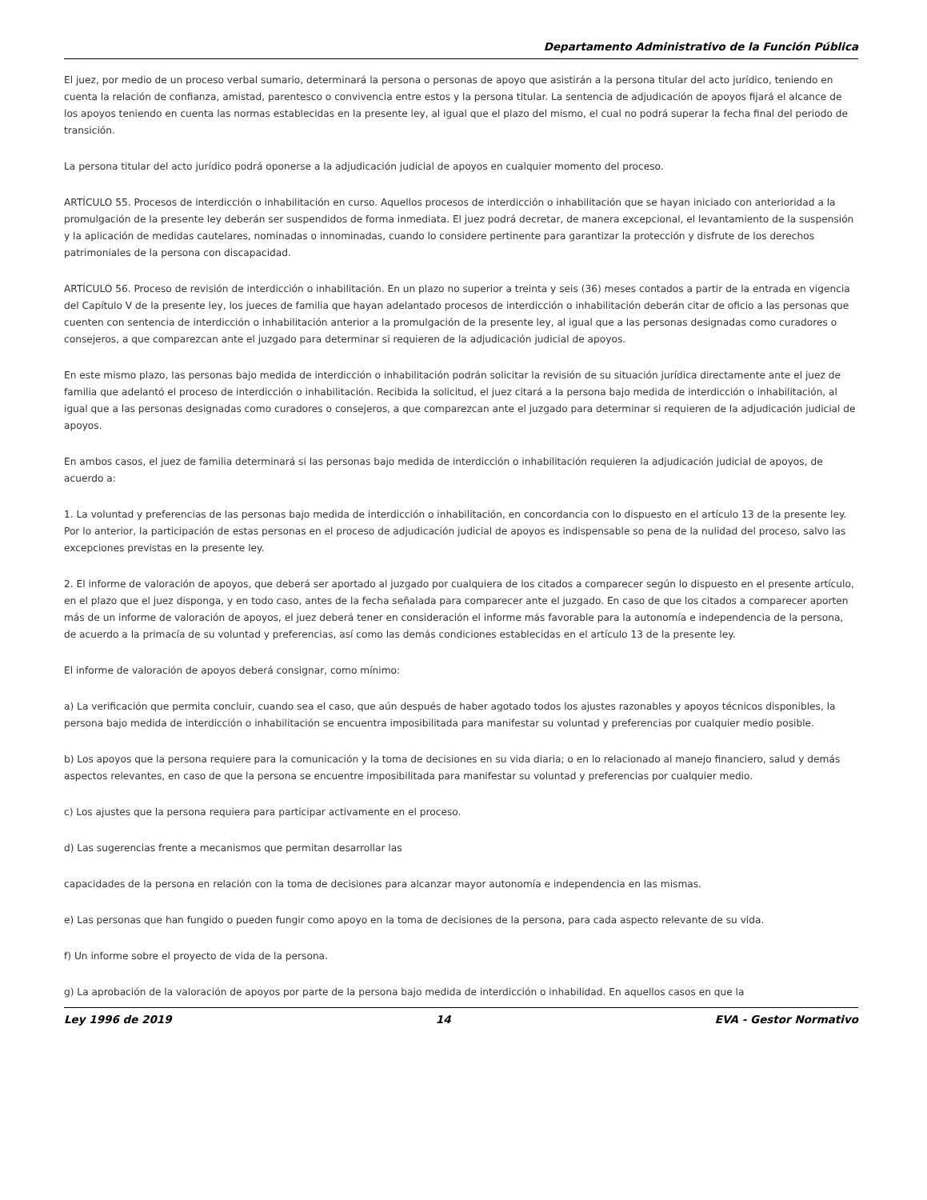Departamento Administrativo de la Función Pública
El juez, por medio de un proceso verbal sumario, determinará la persona o personas de apoyo que asistirán a la persona titular del acto jurídico, teniendo en cuenta la relación de confianza, amistad, parentesco o convivencia entre estos y la persona titular. La sentencia de adjudicación de apoyos fijará el alcance de los apoyos teniendo en cuenta las normas establecidas en la presente ley, al igual que el plazo del mismo, el cual no podrá superar la fecha final del periodo de transición.
La persona titular del acto jurídico podrá oponerse a la adjudicación judicial de apoyos en cualquier momento del proceso.
ARTÍCULO 55. Procesos de interdicción o inhabilitación en curso. Aquellos procesos de interdicción o inhabilitación que se hayan iniciado con anterioridad a la promulgación de la presente ley deberán ser suspendidos de forma inmediata. El juez podrá decretar, de manera excepcional, el levantamiento de la suspensión y la aplicación de medidas cautelares, nominadas o innominadas, cuando lo considere pertinente para garantizar la protección y disfrute de los derechos patrimoniales de la persona con discapacidad.
ARTÍCULO 56. Proceso de revisión de interdicción o inhabilitación. En un plazo no superior a treinta y seis (36) meses contados a partir de la entrada en vigencia del Capítulo V de la presente ley, los jueces de familia que hayan adelantado procesos de interdicción o inhabilitación deberán citar de oficio a las personas que cuenten con sentencia de interdicción o inhabilitación anterior a la promulgación de la presente ley, al igual que a las personas designadas como curadores o consejeros, a que comparezcan ante el juzgado para determinar si requieren de la adjudicación judicial de apoyos.
En este mismo plazo, las personas bajo medida de interdicción o inhabilitación podrán solicitar la revisión de su situación jurídica directamente ante el juez de familia que adelantó el proceso de interdicción o inhabilitación. Recibida la solicitud, el juez citará a la persona bajo medida de interdicción o inhabilitación, al igual que a las personas designadas como curadores o consejeros, a que comparezcan ante el juzgado para determinar si requieren de la adjudicación judicial de apoyos.
En ambos casos, el juez de familia determinará si las personas bajo medida de interdicción o inhabilitación requieren la adjudicación judicial de apoyos, de acuerdo a:
1. La voluntad y preferencias de las personas bajo medida de interdicción o inhabilitación, en concordancia con lo dispuesto en el artículo 13 de la presente ley. Por lo anterior, la participación de estas personas en el proceso de adjudicación judicial de apoyos es indispensable so pena de la nulidad del proceso, salvo las excepciones previstas en la presente ley.
2. El informe de valoración de apoyos, que deberá ser aportado al juzgado por cualquiera de los citados a comparecer según lo dispuesto en el presente artículo, en el plazo que el juez disponga, y en todo caso, antes de la fecha señalada para comparecer ante el juzgado. En caso de que los citados a comparecer aporten más de un informe de valoración de apoyos, el juez deberá tener en consideración el informe más favorable para la autonomía e independencia de la persona, de acuerdo a la primacía de su voluntad y preferencias, así como las demás condiciones establecidas en el artículo 13 de la presente ley.
El informe de valoración de apoyos deberá consignar, como mínimo:
a) La verificación que permita concluir, cuando sea el caso, que aún después de haber agotado todos los ajustes razonables y apoyos técnicos disponibles, la persona bajo medida de interdicción o inhabilitación se encuentra imposibilitada para manifestar su voluntad y preferencias por cualquier medio posible.
b) Los apoyos que la persona requiere para la comunicación y la toma de decisiones en su vida diaria; o en lo relacionado al manejo financiero, salud y demás aspectos relevantes, en caso de que la persona se encuentre imposibilitada para manifestar su voluntad y preferencias por cualquier medio.
c) Los ajustes que la persona requiera para participar activamente en el proceso.
d) Las sugerencias frente a mecanismos que permitan desarrollar las
capacidades de la persona en relación con la toma de decisiones para alcanzar mayor autonomía e independencia en las mismas.
e) Las personas que han fungido o pueden fungir como apoyo en la toma de decisiones de la persona, para cada aspecto relevante de su vida.
f) Un informe sobre el proyecto de vida de la persona.
g) La aprobación de la valoración de apoyos por parte de la persona bajo medida de interdicción o inhabilidad. En aquellos casos en que la
Ley 1996 de 2019 14 EVA - Gestor Normativo